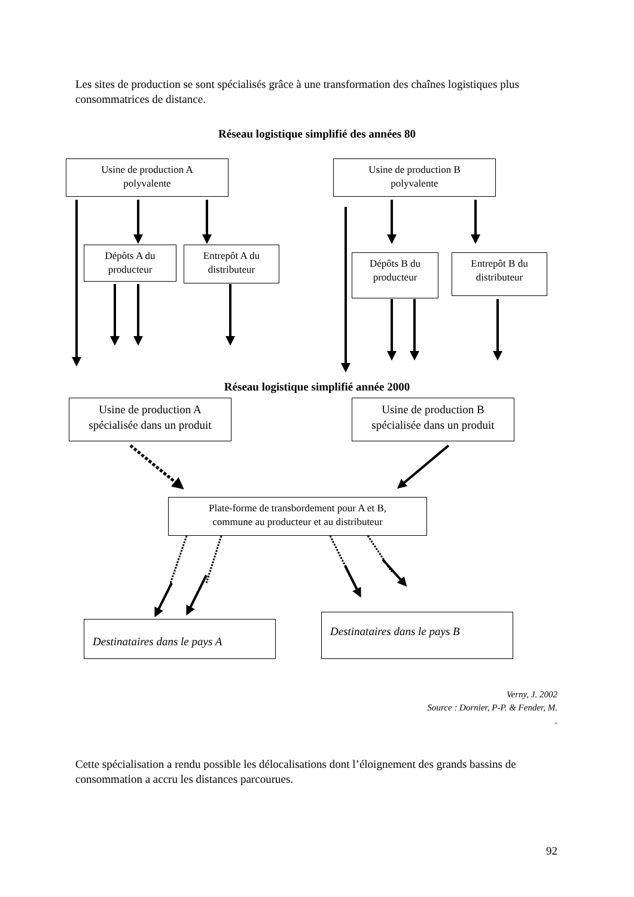Les sites de production se sont spécialisés grâce à une transformation des chaînes logistiques plus consommatrices de distance.
Réseau logistique simplifié des années 80
Usine de production A
polyvalente
Usine de production B
polyvalente
Dépôts A du
producteur
Entrepôt A du
distributeur
Dépôts B du
producteur
Entrepôt B du
distributeur
Réseau logistique simplifié année 2000
Usine de production A
spécialisée dans un produit
Usine de production B
spécialisée dans un produit
Plate-forme de transbordement pour A et B,
commune au producteur et au distributeur
Destinataires dans le pays A
Destinataires dans le pays B
Verny, J. 2002
Source : Dornier, P-P. & Fender, M.
.
Cette spécialisation a rendu possible les délocalisations dont l’éloignement des grands bassins de consommation a accru les distances parcourues.
92